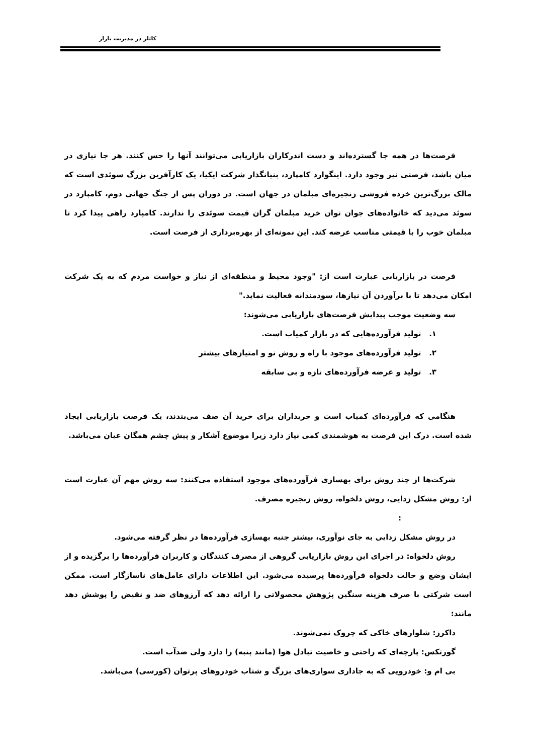کاتلر در مدیریت بازار
فرصت‌ها در همه جا گسترده‌اند و دست اندرکاران بازاریابی می‌توانند آنها را حس کنند. هر جا نیازی در میان باشد، فرصتی نیز وجود دارد. اینگوارد کامپارد، بنیانگذار شرکت ایکیا، یک کارآفرین بزرگ سوئدی است که مالک بزرگ‌ترین خرده فروشی زنجیره‌ای مبلمان در جهان است. در دوران پس از جنگ جهانی دوم، کامپارد در سوئد می‌دید که خانواده‌های جوان توان خرید مبلمان گران قیمت سوئدی را ندارند. کامپارد راهی پیدا کرد تا مبلمان خوب را با قیمتی مناسب عرضه کند. این نمونه‌ای از بهره‌برداری از فرصت است.
فرصت در بازاریابی عبارت است از: "وجود محیط و منطقه‌ای از نیاز و خواست مردم که به یک شرکت امکان می‌دهد تا با برآوردن آن نیازها، سودمندانه فعالیت نماید."
سه وضعیت موجب پیدایش فرصت‌های بازاریابی می‌شوند:
۱. تولید فرآورده‌هایی که در بازار کمیاب است.
۲. تولید فرآورده‌های موجود با راه و روش نو و امتیازهای بیشتر
۳. تولید و عرضه فرآورده‌های تازه و بی سابقه
هنگامی که فرآورده‌ای کمیاب است و خریداران برای خرید آن صف می‌بندند، یک فرصت بازاریابی ایجاد شده است. درک این فرصت به هوشمندی کمی نیاز دارد زیرا موضوع آشکار و پیش چشم همگان عیان می‌باشد.
شرکت‌ها از چند روش برای بهسازی فرآورده‌های موجود استفاده می‌کنند: سه روش مهم آن عبارت است از: روش مشکل زدایی، روش دلخواه، روش زنجیره مصرف.
:
در روش مشکل زدایی به جای نوآوری، بیشتر جنبه بهسازی فرآورده‌ها در نظر گرفته می‌شود.
روش دلخواه: در اجرای این روش بازاریابی گروهی از مصرف کنندگان و کاربران فرآورده‌ها را برگزیده و از ایشان وضع و حالت دلخواه فرآورده‌ها پرسیده می‌شود. این اطلاعات دارای عامل‌های ناسازگار است. ممکن است شرکتی با صرف هزینه سنگین پژوهش محصولاتی را ارائه دهد که آرزوهای ضد و نقیض را پوشش دهد مانند:
داکرز: شلوارهای خاکی که چروک نمی‌شوند.
گورتکس: پارچه‌ای که راحتی و خاصیت تبادل هوا (مانند پنبه) را دارد ولی ضدآب است.
بی ام و: خودرویی که به جاداری سواری‌های بزرگ و شتاب خودروهای پرتوان (کورسی) می‌باشد.